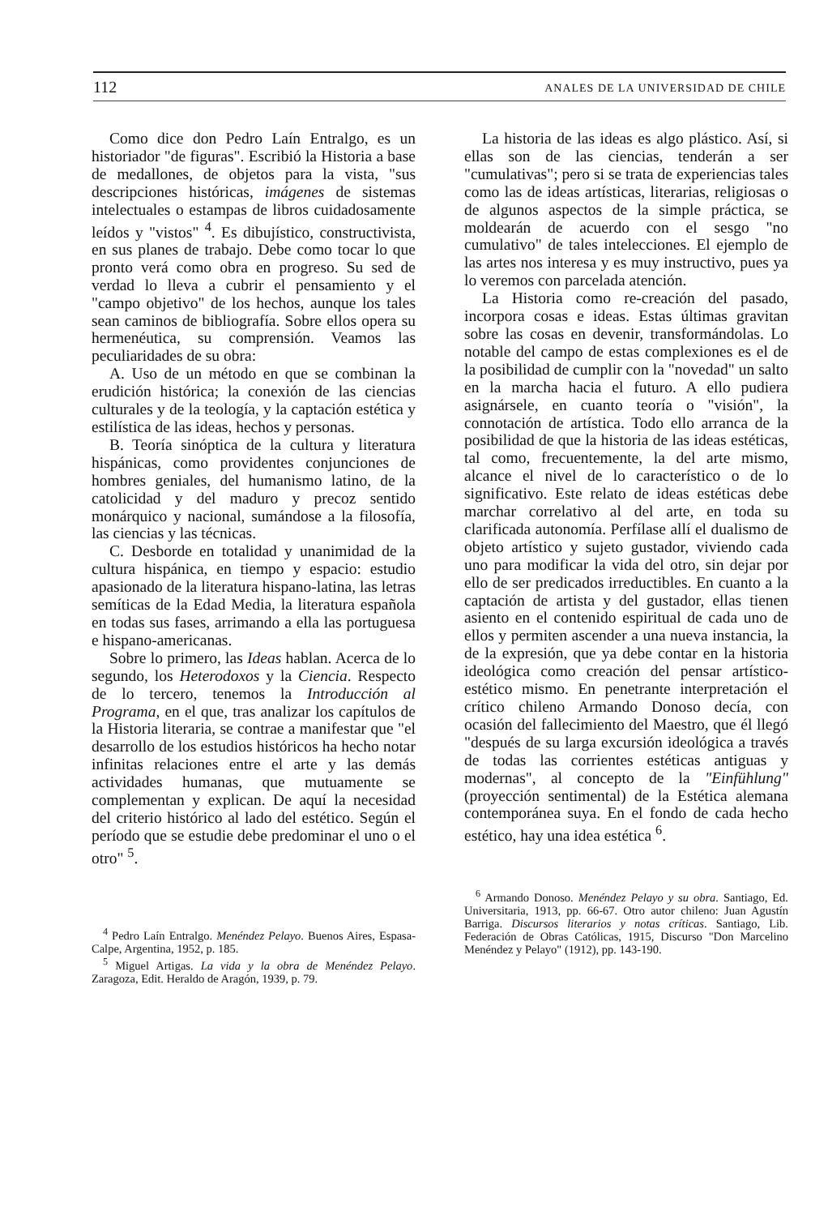112 ANALES DE LA UNIVERSIDAD DE CHILE
Como dice don Pedro Laín Entralgo, es un historiador "de figuras". Escribió la Historia a base de medallones, de objetos para la vista, "sus descripciones históricas, imágenes de sistemas intelectuales o estampas de libros cuidadosamente leídos y "vistos" <sup>4</sup>. Es dibujístico, constructivista, en sus planes de trabajo. Debe como tocar lo que pronto verá como obra en progreso. Su sed de verdad lo lleva a cubrir el pensamiento y el "campo objetivo" de los hechos, aunque los tales sean caminos de bibliografía. Sobre ellos opera su hermenéutica, su comprensión. Veamos las peculiaridades de su obra:
A. Uso de un método en que se combinan la erudición histórica; la conexión de las ciencias culturales y de la teología, y la captación estética y estilística de las ideas, hechos y personas.
B. Teoría sinóptica de la cultura y literatura hispánicas, como providentes conjunciones de hombres geniales, del humanismo latino, de la catolicidad y del maduro y precoz sentido monárquico y nacional, sumándose a la filosofía, las ciencias y las técnicas.
C. Desborde en totalidad y unanimidad de la cultura hispánica, en tiempo y espacio: estudio apasionado de la literatura hispano-latina, las letras semíticas de la Edad Media, la literatura española en todas sus fases, arrimando a ella las portuguesa e hispano-americanas.
Sobre lo primero, las Ideas hablan. Acerca de lo segundo, los Heterodoxos y la Ciencia. Respecto de lo tercero, tenemos la Introducción al Programa, en el que, tras analizar los capítulos de la Historia literaria, se contrae a manifestar que "el desarrollo de los estudios históricos ha hecho notar infinitas relaciones entre el arte y las demás actividades humanas, que mutuamente se complementan y explican. De aquí la necesidad del criterio histórico al lado del estético. Según el período que se estudie debe predominar el uno o el otro" <sup>5</sup>.
<sup>4</sup> Pedro Laín Entralgo. Menéndez Pelayo. Buenos Aires, Espasa-Calpe, Argentina, 1952, p. 185.
<sup>5</sup> Miguel Artigas. La vida y la obra de Menéndez Pelayo. Zaragoza, Edit. Heraldo de Aragón, 1939, p. 79.
La historia de las ideas es algo plástico. Así, si ellas son de las ciencias, tenderán a ser "cumulativas"; pero si se trata de experiencias tales como las de ideas artísticas, literarias, religiosas o de algunos aspectos de la simple práctica, se moldearán de acuerdo con el sesgo "no cumulativo" de tales intelecciones. El ejemplo de las artes nos interesa y es muy instructivo, pues ya lo veremos con parcelada atención.
La Historia como re-creación del pasado, incorpora cosas e ideas. Estas últimas gravitan sobre las cosas en devenir, transformándolas. Lo notable del campo de estas complexiones es el de la posibilidad de cumplir con la "novedad" un salto en la marcha hacia el futuro. A ello pudiera asignársele, en cuanto teoría o "visión", la connotación de artística. Todo ello arranca de la posibilidad de que la historia de las ideas estéticas, tal como, frecuentemente, la del arte mismo, alcance el nivel de lo característico o de lo significativo. Este relato de ideas estéticas debe marchar correlativo al del arte, en toda su clarificada autonomía. Perfílase allí el dualismo de objeto artístico y sujeto gustador, viviendo cada uno para modificar la vida del otro, sin dejar por ello de ser predicados irreductibles. En cuanto a la captación de artista y del gustador, ellas tienen asiento en el contenido espiritual de cada uno de ellos y permiten ascender a una nueva instancia, la de la expresión, que ya debe contar en la historia ideológica como creación del pensar artístico-estético mismo. En penetrante interpretación el crítico chileno Armando Donoso decía, con ocasión del fallecimiento del Maestro, que él llegó "después de su larga excursión ideológica a través de todas las corrientes estéticas antiguas y modernas", al concepto de la "Einfühlung" (proyección sentimental) de la Estética alemana contemporánea suya. En el fondo de cada hecho estético, hay una idea estética <sup>6</sup>.
<sup>6</sup> Armando Donoso. Menéndez Pelayo y su obra. Santiago, Ed. Universitaria, 1913, pp. 66-67. Otro autor chileno: Juan Agustín Barriga. Discursos literarios y notas críticas. Santiago, Lib. Federación de Obras Católicas, 1915, Discurso "Don Marcelino Menéndez y Pelayo" (1912), pp. 143-190.